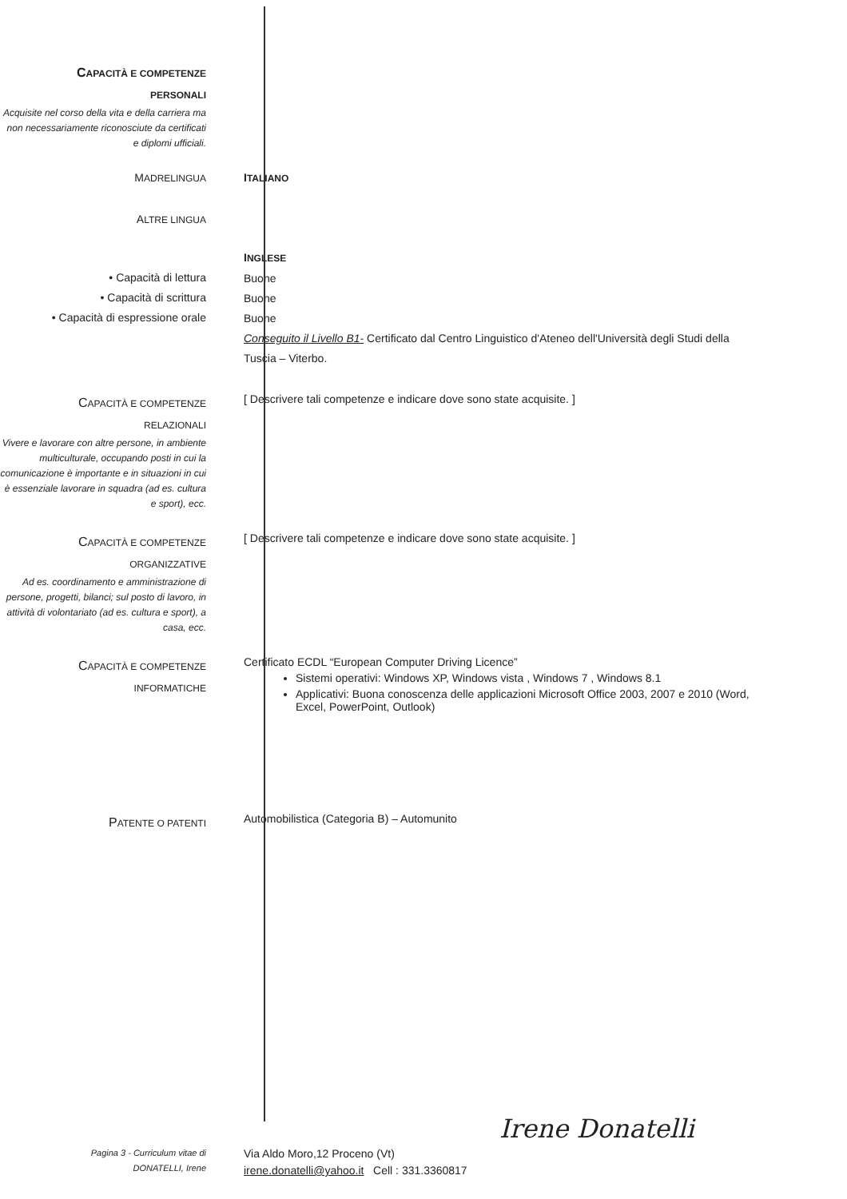CAPACITÀ E COMPETENZE
PERSONALI
Acquisite nel corso della vita e della carriera ma non necessariamente riconosciute da certificati e diplomi ufficiali.
MADRELINGUA
ITALIANO
ALTRE LINGUA
• Capacità di lettura
• Capacità di scrittura
• Capacità di espressione orale
INGLESE
Buone
Buone
Buone
Conseguito il Livello B1- Certificato dal Centro Linguistico d'Ateneo dell'Università degli Studi della Tuscia – Viterbo.
CAPACITÀ E COMPETENZE
RELAZIONALI
Vivere e lavorare con altre persone, in ambiente multiculturale, occupando posti in cui la comunicazione è importante e in situazioni in cui è essenziale lavorare in squadra (ad es. cultura e sport), ecc.
[ Descrivere tali competenze e indicare dove sono state acquisite. ]
CAPACITÀ E COMPETENZE
ORGANIZZATIVE
Ad es. coordinamento e amministrazione di persone, progetti, bilanci; sul posto di lavoro, in attività di volontariato (ad es. cultura e sport), a casa, ecc.
[ Descrivere tali competenze e indicare dove sono state acquisite. ]
CAPACITÀ E COMPETENZE
INFORMATICHE
Certificato ECDL “European Computer Driving Licence”
Sistemi operativi: Windows XP, Windows vista , Windows 7 , Windows 8.1
Applicativi: Buona conoscenza delle applicazioni Microsoft Office 2003, 2007 e 2010 (Word, Excel, PowerPoint, Outlook)
PATENTE O PATENTI
Automobilistica (Categoria B) – Automunito
Pagina 3 - Curriculum vitae di
DONATELLI, Irene
Via Aldo Moro,12 Proceno (Vt)
irene.donatelli@yahoo.it Cell : 331.3360817
Irene Donatelli